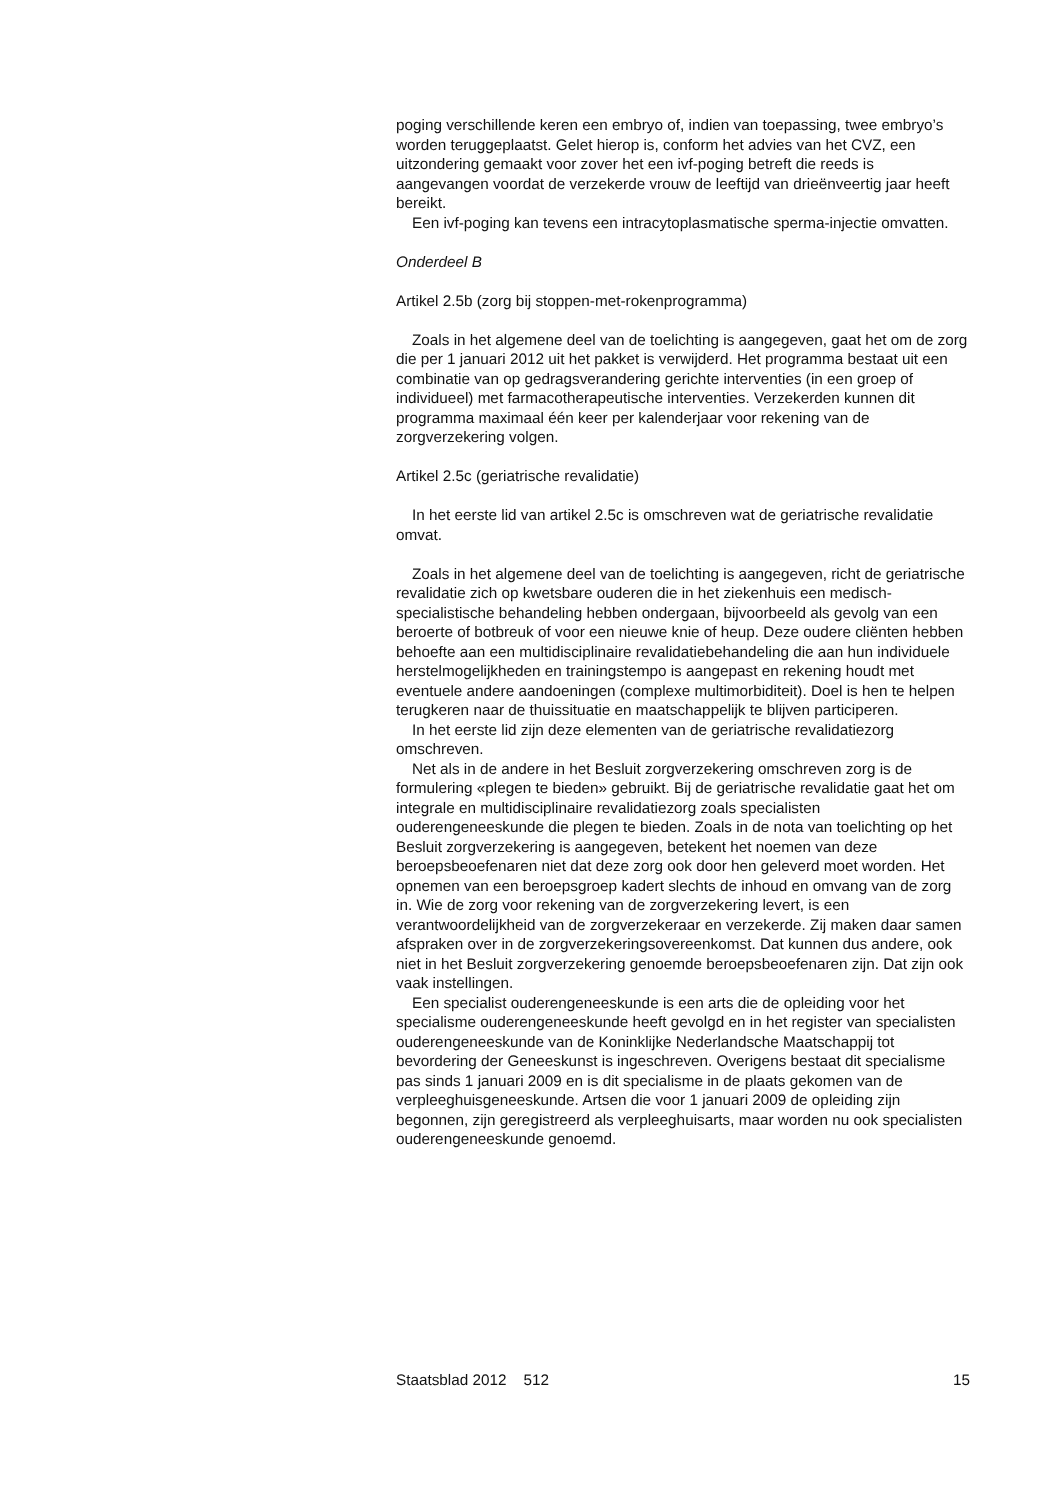poging verschillende keren een embryo of, indien van toepassing, twee embryo’s worden teruggeplaatst. Gelet hierop is, conform het advies van het CVZ, een uitzondering gemaakt voor zover het een ivf-poging betreft die reeds is aangevangen voordat de verzekerde vrouw de leeftijd van drieënveertig jaar heeft bereikt.
Een ivf-poging kan tevens een intracytoplasmatische sperma-injectie omvatten.
Onderdeel B
Artikel 2.5b (zorg bij stoppen-met-rokenprogramma)
Zoals in het algemene deel van de toelichting is aangegeven, gaat het om de zorg die per 1 januari 2012 uit het pakket is verwijderd. Het programma bestaat uit een combinatie van op gedragsverandering gerichte interventies (in een groep of individueel) met farmacotherapeutische interventies. Verzekerden kunnen dit programma maximaal één keer per kalenderjaar voor rekening van de zorgverzekering volgen.
Artikel 2.5c (geriatrische revalidatie)
In het eerste lid van artikel 2.5c is omschreven wat de geriatrische revalidatie omvat.
Zoals in het algemene deel van de toelichting is aangegeven, richt de geriatrische revalidatie zich op kwetsbare ouderen die in het ziekenhuis een medisch-specialistische behandeling hebben ondergaan, bijvoorbeeld als gevolg van een beroerte of botbreuk of voor een nieuwe knie of heup. Deze oudere cliënten hebben behoefte aan een multidisciplinaire revalidatiebehandeling die aan hun individuele herstelmogelijkheden en trainingstempo is aangepast en rekening houdt met eventuele andere aandoeningen (complexe multimorbiditeit). Doel is hen te helpen terugkeren naar de thuissituatie en maatschappelijk te blijven participeren.
In het eerste lid zijn deze elementen van de geriatrische revalidatiezorg omschreven.
Net als in de andere in het Besluit zorgverzekering omschreven zorg is de formulering «plegen te bieden» gebruikt. Bij de geriatrische revalidatie gaat het om integrale en multidisciplinaire revalidatiezorg zoals specialisten ouderengeneeskunde die plegen te bieden. Zoals in de nota van toelichting op het Besluit zorgverzekering is aangegeven, betekent het noemen van deze beroepsbeoefenaren niet dat deze zorg ook door hen geleverd moet worden. Het opnemen van een beroepsgroep kadert slechts de inhoud en omvang van de zorg in. Wie de zorg voor rekening van de zorgverzekering levert, is een verantwoordelijkheid van de zorgverzekeraar en verzekerde. Zij maken daar samen afspraken over in de zorgverzekeringsovereenkomst. Dat kunnen dus andere, ook niet in het Besluit zorgverzekering genoemde beroepsbeoefenaren zijn. Dat zijn ook vaak instellingen.
Een specialist ouderengeneeskunde is een arts die de opleiding voor het specialisme ouderengeneeskunde heeft gevolgd en in het register van specialisten ouderengeneeskunde van de Koninklijke Nederlandsche Maatschappij tot bevordering der Geneeskunst is ingeschreven. Overigens bestaat dit specialisme pas sinds 1 januari 2009 en is dit specialisme in de plaats gekomen van de verpleeghuisgeneeskunde. Artsen die voor 1 januari 2009 de opleiding zijn begonnen, zijn geregistreerd als verpleeghuisarts, maar worden nu ook specialisten ouderengeneeskunde genoemd.
Staatsblad 2012 512 15